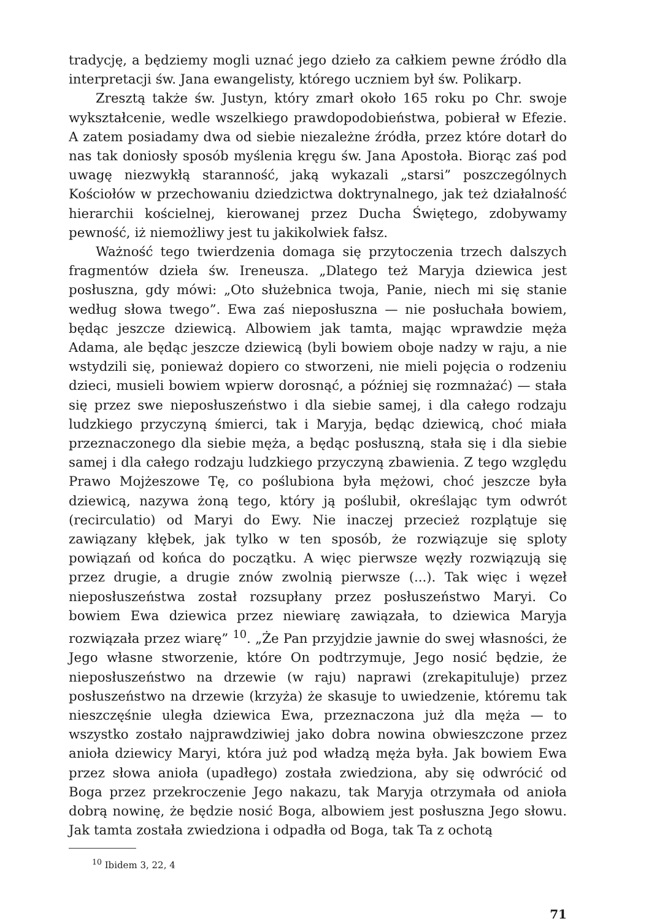tradycję, a będziemy mogli uznać jego dzieło za całkiem pewne źródło dla interpretacji św. Jana ewangelisty, którego uczniem był św. Polikarp.
Zresztą także św. Justyn, który zmarł około 165 roku po Chr. swoje wykształcenie, wedle wszelkiego prawdopodobieństwa, pobierał w Efezie. A zatem posiadamy dwa od siebie niezależne źródła, przez które dotarł do nas tak doniosły sposób myślenia kręgu św. Jana Apostoła. Biorąc zaś pod uwagę niezwykłą staranność, jaką wykazali „starsi” poszczególnych Kościołów w przechowaniu dziedzictwa doktrynalnego, jak też działalność hierarchii kościelnej, kierowanej przez Ducha Świętego, zdobywamy pewność, iż niemożliwy jest tu jakikolwiek fałsz.
Ważność tego twierdzenia domaga się przytoczenia trzech dalszych fragmentów dzieła św. Ireneusza. „Dlatego też Maryja dziewica jest posłuszna, gdy mówi: „Oto służebnica twoja, Panie, niech mi się stanie według słowa twego”. Ewa zaś nieposłuszna — nie posłuchała bowiem, będąc jeszcze dziewicą. Albowiem jak tamta, mając wprawdzie męża Adama, ale będąc jeszcze dziewicą (byli bowiem oboje nadzy w raju, a nie wstydzili się, ponieważ dopiero co stworzeni, nie mieli pojęcia o rodzeniu dzieci, musieli bowiem wpierw dorosnąć, a później się rozmnażać) — stała się przez swe nieposłuszeństwo i dla siebie samej, i dla całego rodzaju ludzkiego przyczyną śmierci, tak i Maryja, będąc dziewicą, choć miała przeznaczonego dla siebie męża, a będąc posłuszną, stała się i dla siebie samej i dla całego rodzaju ludzkiego przyczyną zbawienia. Z tego względu Prawo Mojżeszowe Tę, co poślubiona była mężowi, choć jeszcze była dziewicą, nazywa żoną tego, który ją poślubił, określając tym odwrót (recirculatio) od Maryi do Ewy. Nie inaczej przecież rozplątuje się zawiązany kłębek, jak tylko w ten sposób, że rozwiązuje się sploty powiązań od końca do początku. A więc pierwsze węzły rozwiązują się przez drugie, a drugie znów zwolnią pierwsze (...). Tak więc i węzeł nieposłuszeństwa został rozsupłany przez posłuszeństwo Maryi. Co bowiem Ewa dziewica przez niewiarę zawiązała, to dziewica Maryja rozwiązała przez wiarę” <sup>10</sup>. „Że Pan przyjdzie jawnie do swej własności, że Jego własne stworzenie, które On podtrzymuje, Jego nosić będzie, że nieposłuszeństwo na drzewie (w raju) naprawi (zrekapituluje) przez posłuszeństwo na drzewie (krzyża) że skasuje to uwiedzenie, któremu tak nieszczęśnie uległa dziewica Ewa, przeznaczona już dla męża — to wszystko zostało najprawdziwiej jako dobra nowina obwieszczone przez anioła dziewicy Maryi, która już pod władzą męża była. Jak bowiem Ewa przez słowa anioła (upadłego) została zwiedziona, aby się odwrócić od Boga przez przekroczenie Jego nakazu, tak Maryja otrzymała od anioła dobrą nowinę, że będzie nosić Boga, albowiem jest posłuszna Jego słowu. Jak tamta została zwiedziona i odpadła od Boga, tak Ta z ochotą
<sup>10</sup> Ibidem 3, 22, 4
71